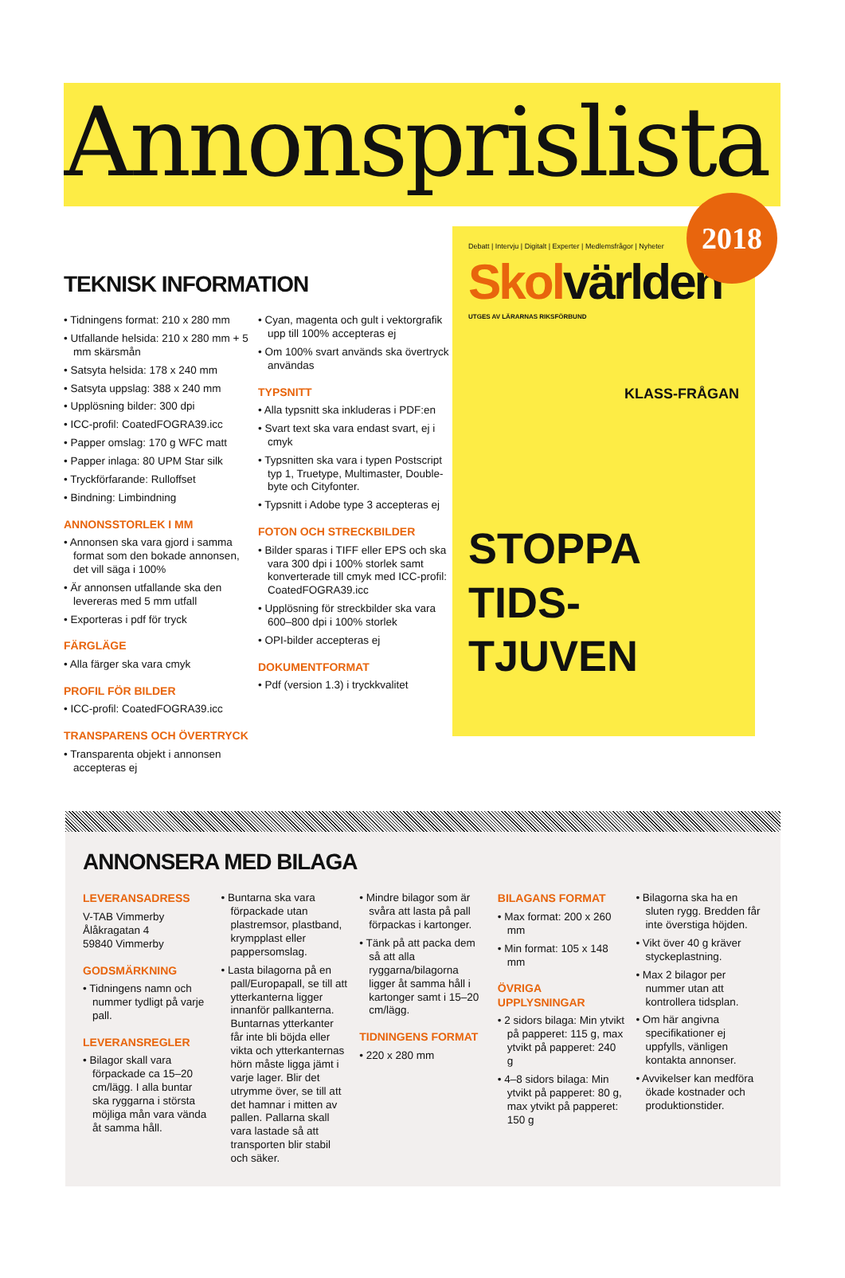Annonsprislista
2018
TEKNISK INFORMATION
• Tidningens format: 210 x 280 mm
• Utfallande helsida: 210 x 280 mm + 5 mm skärsmån
• Satsyta helsida: 178 x 240 mm
• Satsyta uppslag: 388 x 240 mm
• Upplösning bilder: 300 dpi
• ICC-profil: CoatedFOGRA39.icc
• Papper omslag: 170 g WFC matt
• Papper inlaga: 80 UPM Star silk
• Tryckförfarande: Rulloffset
• Bindning: Limbindning
ANNONSSTORLEK I MM
• Annonsen ska vara gjord i samma format som den bokade annonsen, det vill säga i 100%
• Är annonsen utfallande ska den levereras med 5 mm utfall
• Exporteras i pdf för tryck
FÄRGLÄGE
• Alla färger ska vara cmyk
PROFIL FÖR BILDER
• ICC-profil: CoatedFOGRA39.icc
TRANSPARENS OCH ÖVERTRYCK
• Transparenta objekt i annonsen accepteras ej
• Cyan, magenta och gult i vektorgrafik upp till 100% accepteras ej
• Om 100% svart används ska övertryck användas
TYPSNITT
• Alla typsnitt ska inkluderas i PDF:en
• Svart text ska vara endast svart, ej i cmyk
• Typsnitten ska vara i typen Postscript typ 1, Truetype, Multimaster, Double-byte och Cityfonter.
• Typsnitt i Adobe type 3 accepteras ej
FOTON OCH STRECKBILDER
• Bilder sparas i TIFF eller EPS och ska vara 300 dpi i 100% storlek samt konverterade till cmyk med ICC-profil: CoatedFOGRA39.icc
• Upplösning för streckbilder ska vara 600–800 dpi i 100% storlek
• OPI-bilder accepteras ej
DOKUMENTFORMAT
• Pdf (version 1.3) i tryckkvalitet
Debatt | Intervju | Digitalt | Experter | Medlemsfrågor | Nyheter
Skolvärlden
UTGES AV LÄRARNAS RIKSFÖRBUND
KLASS-FRÅGAN
STOPPA TIDS-TJUVEN
ANNONSERA MED BILAGA
LEVERANSADRESS
V-TAB Vimmerby
Ålåkragatan 4
59840 Vimmerby
GODSMÄRKNING
• Tidningens namn och nummer tydligt på varje pall.
LEVERANSREGLER
• Bilagor skall vara förpackade ca 15–20 cm/lägg. I alla buntar ska ryggarna i största möjliga mån vara vända åt samma håll.
• Buntarna ska vara förpackade utan plastremsor, plastband, krympplast eller pappersomslag.
• Lasta bilagorna på en pall/Europapall, se till att ytterkanterna ligger innanför pallkanterna. Buntarnas ytterkanter får inte bli böjda eller vikta och ytterkanternas hörn måste ligga jämt i varje lager. Blir det utrymme över, se till att det hamnar i mitten av pallen. Pallarna skall vara lastade så att transporten blir stabil och säker.
• Mindre bilagor som är svåra att lasta på pall förpackas i kartonger.
• Tänk på att packa dem så att alla ryggarna/bilagorna ligger åt samma håll i kartonger samt i 15–20 cm/lägg.
TIDNINGENS FORMAT
• 220 x 280 mm
BILAGANS FORMAT
• Max format: 200 x 260 mm
• Min format: 105 x 148 mm
ÖVRIGA UPPLYSNINGAR
• 2 sidors bilaga: Min ytvikt på papperet: 115 g, max ytvikt på papperet: 240 g
• 4–8 sidors bilaga: Min ytvikt på papperet: 80 g, max ytvikt på papperet: 150 g
• Bilagorna ska ha en sluten rygg. Bredden får inte överstiga höjden.
• Vikt över 40 g kräver styckeplastning.
• Max 2 bilagor per nummer utan att kontrollera tidsplan.
• Om här angivna specifikationer ej uppfylls, vänligen kontakta annonser.
• Avvikelser kan medföra ökade kostnader och produktionstider.